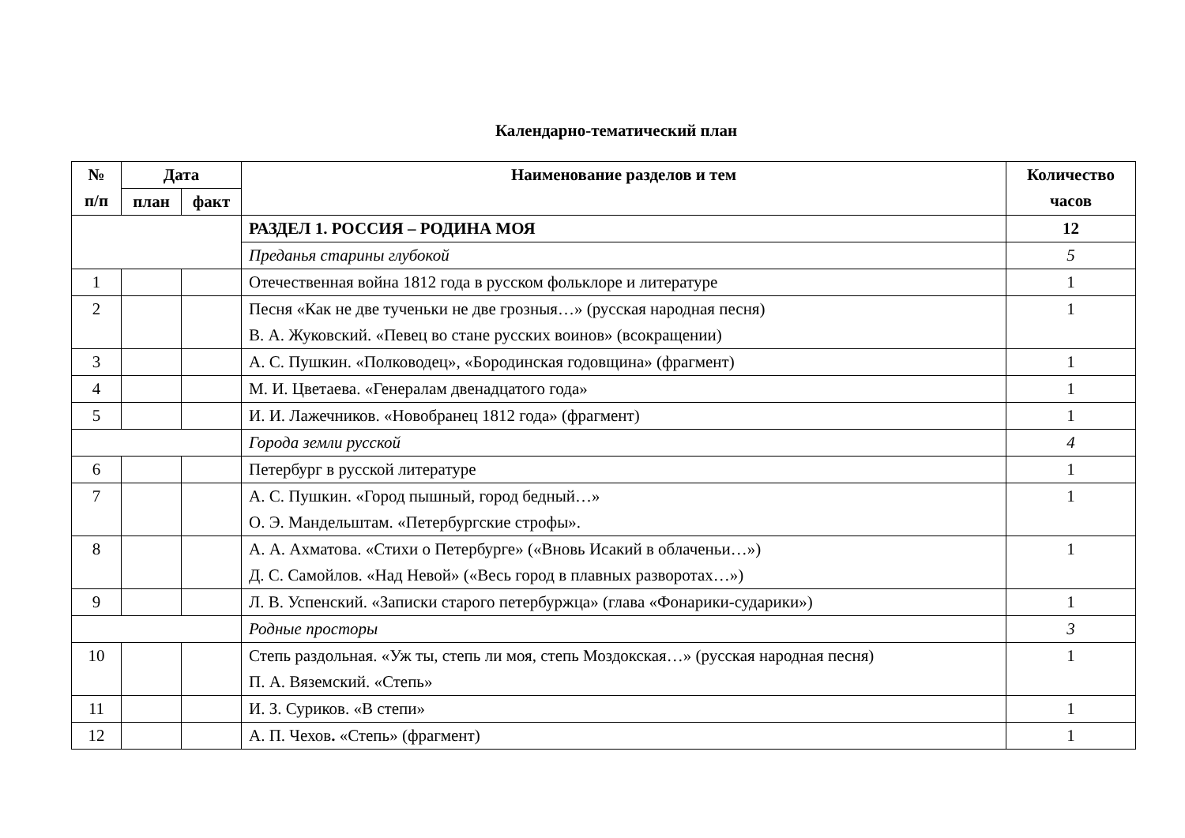Календарно-тематический план
| № п/п | Дата | | Наименование разделов и тем | Количество часов |
| --- | --- | --- | --- | --- |
| | план | факт | | |
| | | | РАЗДЕЛ 1. РОССИЯ – РОДИНА МОЯ | 12 |
| | | | Преданья старины глубокой | 5 |
| 1 | | | Отечественная война 1812 года в русском фольклоре и литературе | 1 |
| 2 | | | Песня «Как не две тученьки не две грозныя…» (русская народная песня) В. А. Жуковский. «Певец во стане русских воинов» (всокращении) | 1 |
| 3 | | | А. С. Пушкин. «Полководец», «Бородинская годовщина» (фрагмент) | 1 |
| 4 | | | М. И. Цветаева. «Генералам двенадцатого года» | 1 |
| 5 | | | И. И. Лажечников. «Новобранец 1812 года» (фрагмент) | 1 |
| | | | Города земли русской | 4 |
| 6 | | | Петербург в русской литературе | 1 |
| 7 | | | А. С. Пушкин. «Город пышный, город бедный…» О. Э. Мандельштам. «Петербургские строфы». | 1 |
| 8 | | | А. А. Ахматова. «Стихи о Петербурге» («Вновь Исакий в облаченьи…») Д. С. Самойлов. «Над Невой» («Весь город в плавных разворотах…») | 1 |
| 9 | | | Л. В. Успенский. «Записки старого петербуржца» (глава «Фонарики-сударики») | 1 |
| | | | Родные просторы | 3 |
| 10 | | | Степь раздольная. «Уж ты, степь ли моя, степь Моздокская…» (русская народная песня) П. А. Вяземский. «Степь» | 1 |
| 11 | | | И. З. Суриков. «В степи» | 1 |
| 12 | | | А. П. Чехов . «Степь» (фрагмент) | 1 |